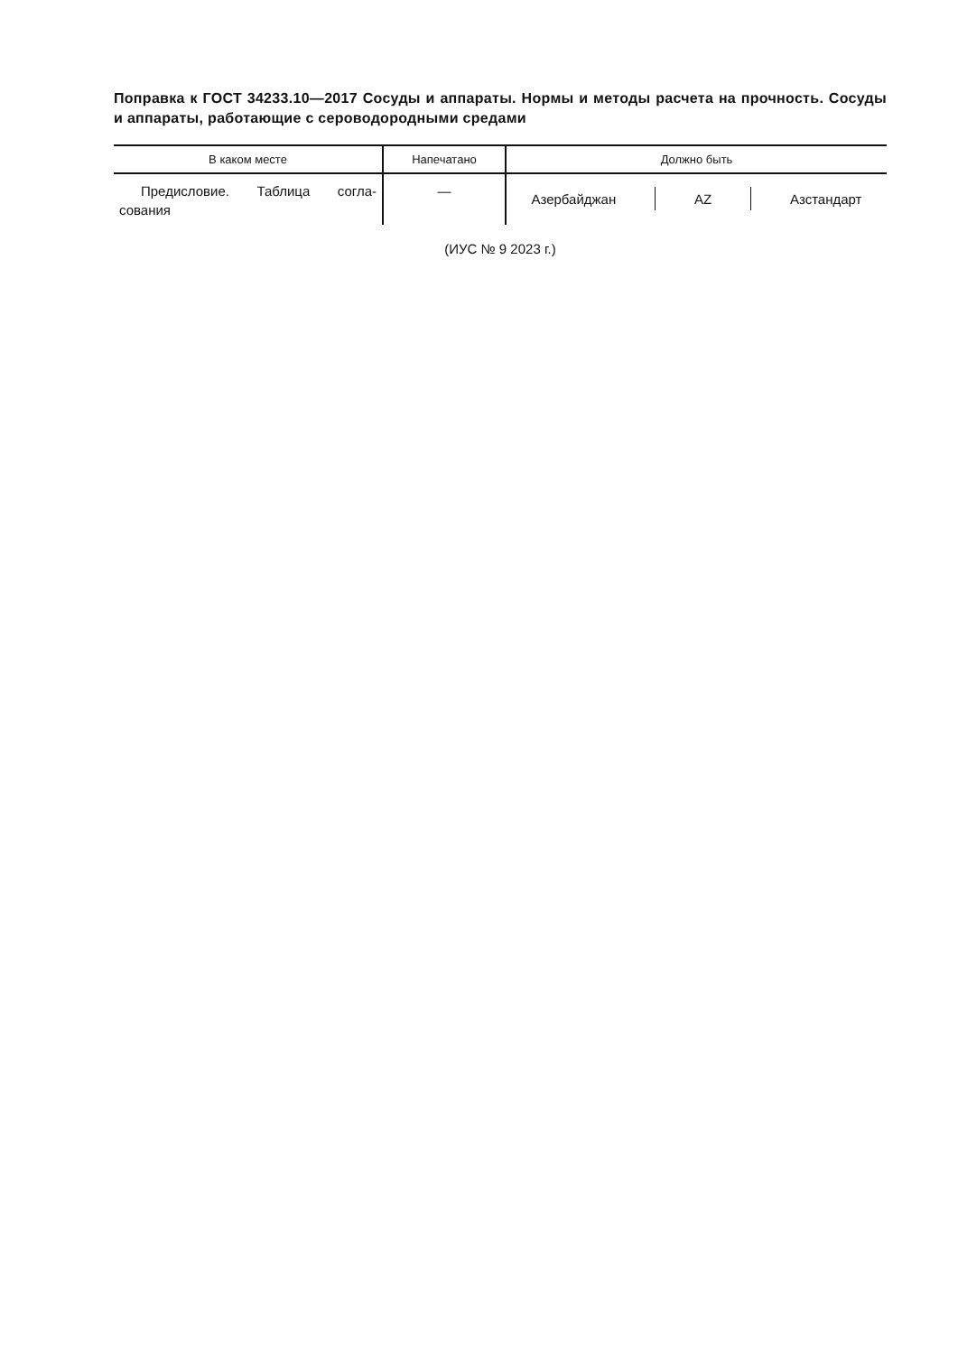Поправка к ГОСТ 34233.10—2017 Сосуды и аппараты. Нормы и методы расчета на прочность. Сосуды и аппараты, работающие с сероводородными средами
| В каком месте | Напечатано | Должно быть |
| --- | --- | --- |
| Предисловие. Таблица согла-сования | — | Азербайджан AZ Азстандарт |
(ИУС № 9 2023 г.)